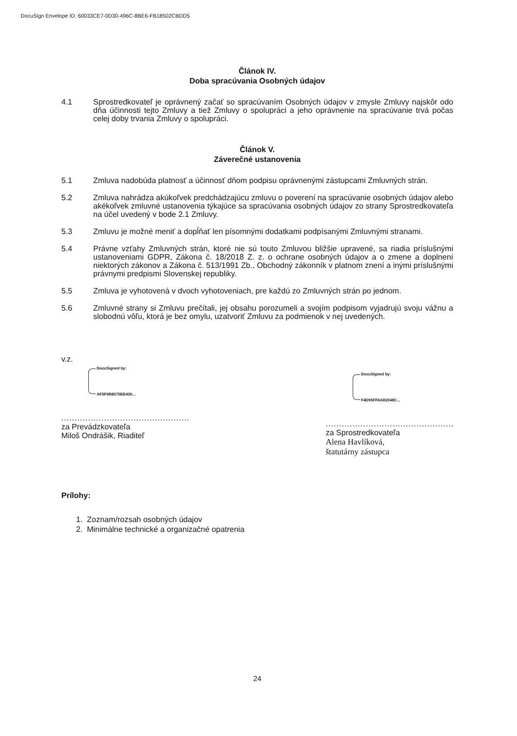DocuSign Envelope ID: 60033CE7-0D30-496C-8BE6-FB18502CBDD5
Článok IV.
Doba spracúvania Osobných údajov
4.1 Sprostredkovateľ je oprávnený začať so spracúvaním Osobných údajov v zmysle Zmluvy najskôr odo dňa účinnosti tejto Zmluvy a tiež Zmluvy o spolupráci a jeho oprávnenie na spracúvanie trvá počas celej doby trvania Zmluvy o spolupráci.
Článok V.
Záverečné ustanovenia
5.1 Zmluva nadobúda platnosť a účinnosť dňom podpisu oprávnenými zástupcami Zmluvných strán.
5.2 Zmluva nahrádza akúkoľvek predchádzajúcu zmluvu o poverení na spracúvanie osobných údajov alebo akékoľvek zmluvné ustanovenia týkajúce sa spracúvania osobných údajov zo strany Sprostredkovateľa na účel uvedený v bode 2.1 Zmluvy.
5.3 Zmluvu je možné meniť a dopĺňať len písomnými dodatkami podpísanými Zmluvnými stranami.
5.4 Právne vzťahy Zmluvných strán, ktoré nie sú touto Zmluvou bližšie upravené, sa riadia príslušnými ustanoveniami GDPR, Zákona č. 18/2018 Z. z. o ochrane osobných údajov a o zmene a doplnení niektorých zákonov a Zákona č. 513/1991 Zb., Obchodný zákonník v platnom znení a inými príslušnými právnymi predpismi Slovenskej republiky.
5.5 Zmluva je vyhotovená v dvoch vyhotoveniach, pre každú zo Zmluvných strán po jednom.
5.6 Zmluvné strany si Zmluvu prečítali, jej obsahu porozumeli a svojím podpisom vyjadrujú svoju vážnu a slobodnú vôľu, ktorá je bez omylu, uzatvoriť Zmluvu za podmienok v nej uvedených.
v.z.
DocuSigned by:
AF5F9B8575EB430...
................................................
za Prevádzkovateľa
Miloš Ondrášik, Riaditeľ
DocuSigned by:
F4D95FF6AB2048C...
................................................
za Sprostredkovateľa
Alena Havlíková,
štatutárny zástupca
Prílohy:
1. Zoznam/rozsah osobných údajov
2. Minimálne technické a organizačné opatrenia
24